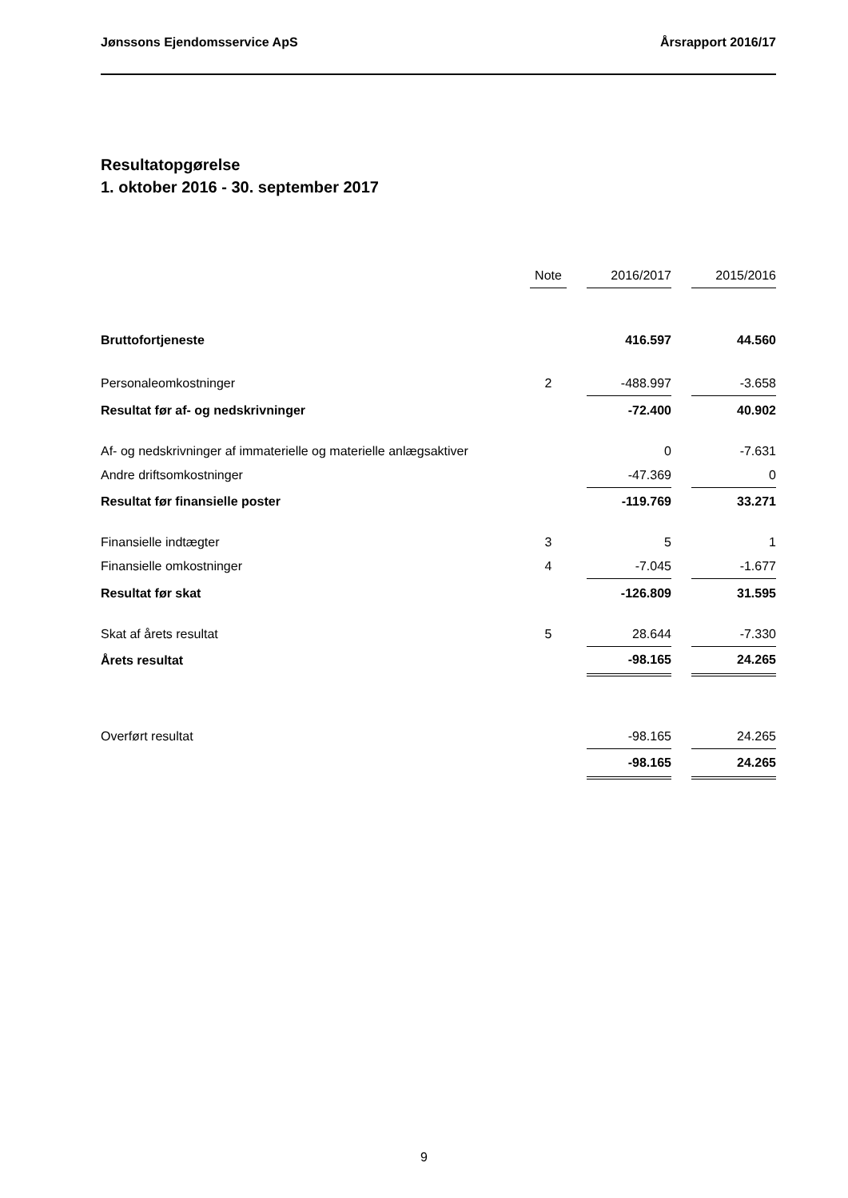Jønssons Ejendomsservice ApS Årsrapport 2016/17
Resultatopgørelse
1. oktober 2016 - 30. september 2017
| | Note | | 2016/2017 | | 2015/2016 |
| Bruttofortjeneste | | | 416.597 | | 44.560 |
| Personaleomkostninger | 2 | | -488.997 | | -3.658 |
| Resultat før af- og nedskrivninger | | | -72.400 | | 40.902 |
| Af- og nedskrivninger af immaterielle og materielle anlægsaktiver | | | 0 | | -7.631 |
| Andre driftsomkostninger | | | -47.369 | | 0 |
| Resultat før finansielle poster | | | -119.769 | | 33.271 |
| Finansielle indtægter | 3 | | 5 | | 1 |
| Finansielle omkostninger | 4 | | -7.045 | | -1.677 |
| Resultat før skat | | | -126.809 | | 31.595 |
| Skat af årets resultat | 5 | | 28.644 | | -7.330 |
| Årets resultat | | | -98.165 | | 24.265 |
| Overført resultat | | | -98.165 | | 24.265 |
| | | | -98.165 | | 24.265 |
9